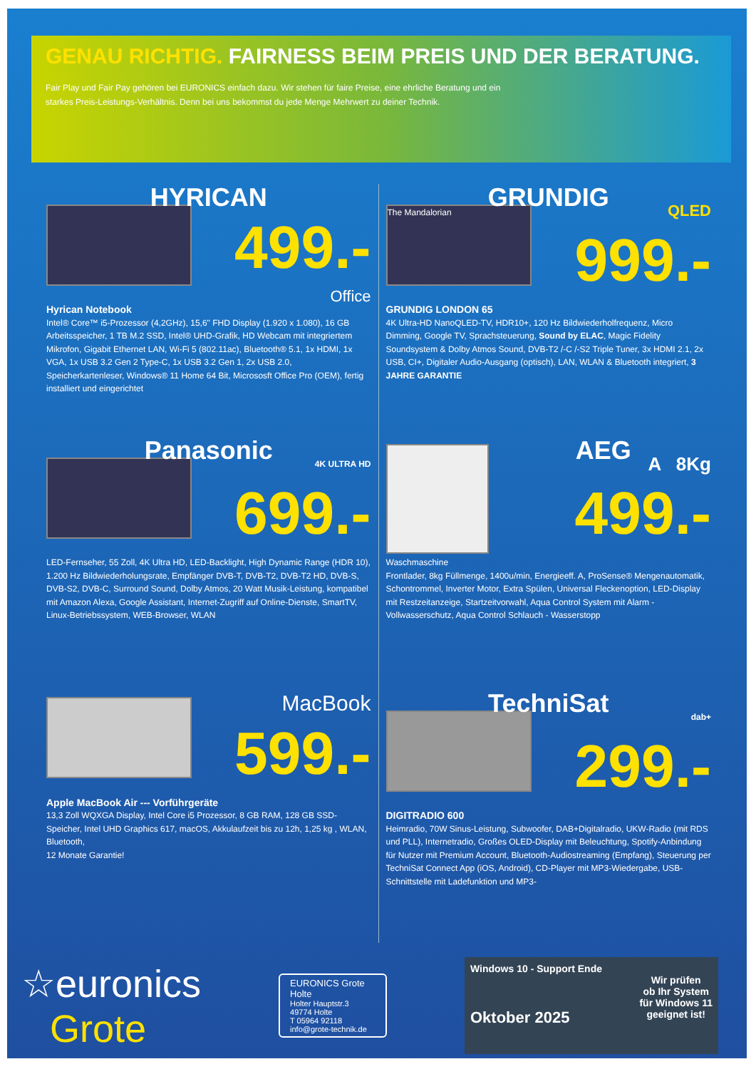GENAU RICHTIG. FAIRNESS BEIM PREIS UND DER BERATUNG.
Fair Play und Fair Pay gehören bei EURONICS einfach dazu. Wir stehen für faire Preise, eine ehrliche Beratung und ein starkes Preis-Leistungs-Verhältnis. Denn bei uns bekommst du jede Menge Mehrwert zu deiner Technik.
HYRICAN
499.-
Office
Hyrican Notebook
Intel® Core™ i5-Prozessor (4,2GHz), 15,6" FHD Display (1.920 x 1.080), 16 GB Arbeitsspeicher, 1 TB M.2 SSD, Intel® UHD-Grafik, HD Webcam mit integriertem Mikrofon, Gigabit Ethernet LAN, Wi-Fi 5 (802.11ac), Bluetooth® 5.1, 1x HDMI, 1x VGA, 1x USB 3.2 Gen 2 Type-C, 1x USB 3.2 Gen 1, 2x USB 2.0, Speicherkartenleser, Windows® 11 Home 64 Bit, Micrososft Office Pro (OEM), fertig installiert und eingerichtet
GRUNDIG
The Mandalorian
QLED
999.-
GRUNDIG LONDON 65
4K Ultra-HD NanoQLED-TV, HDR10+, 120 Hz Bildwiederholfrequenz, Micro Dimming, Google TV, Sprachsteuerung, Sound by ELAC, Magic Fidelity Soundsystem & Dolby Atmos Sound, DVB-T2 /-C /-S2 Triple Tuner, 3x HDMI 2.1, 2x USB, CI+, Digitaler Audio-Ausgang (optisch), LAN, WLAN & Bluetooth integriert, 3 JAHRE GARANTIE
Panasonic
4K ULTRA HD
699.-
LED-Fernseher, 55 Zoll, 4K Ultra HD, LED-Backlight, High Dynamic Range (HDR 10), 1.200 Hz Bildwiederholungsrate, Empfänger DVB-T, DVB-T2, DVB-T2 HD, DVB-S, DVB-S2, DVB-C, Surround Sound, Dolby Atmos, 20 Watt Musik-Leistung, kompatibel mit Amazon Alexa, Google Assistant, Internet-Zugriff auf Online-Dienste, SmartTV, Linux-Betriebssystem, WEB-Browser, WLAN
AEG
A 8Kg
499.-
Waschmaschine
Frontlader, 8kg Füllmenge, 1400u/min, Energieeff. A, ProSense® Mengenautomatik, Schontrommel, Inverter Motor, Extra Spülen, Universal Fleckenoption, LED-Display mit Restzeitanzeige, Startzeitvorwahl, Aqua Control System mit Alarm - Vollwasserschutz, Aqua Control Schlauch - Wasserstopp
MacBook
599.-
Apple MacBook Air --- Vorführgeräte
13,3 Zoll WQXGA Display, Intel Core i5 Prozessor, 8 GB RAM, 128 GB SSD-Speicher, Intel UHD Graphics 617, macOS, Akkulaufzeit bis zu 12h, 1,25 kg , WLAN, Bluetooth,
12 Monate Garantie!
TechniSat
dab+
299.-
DIGITRADIO 600
Heimradio, 70W Sinus-Leistung, Subwoofer, DAB+Digitalradio, UKW-Radio (mit RDS und PLL), Internetradio, Großes OLED-Display mit Beleuchtung, Spotify-Anbindung für Nutzer mit Premium Account, Bluetooth-Audiostreaming (Empfang), Steuerung per TechniSat Connect App (iOS, Android), CD-Player mit MP3-Wiedergabe, USB-Schnittstelle mit Ladefunktion und MP3-
☆euronics
Grote
EURONICS Grote Holte
Holter Hauptstr.3
49774 Holte
T 05964 92118
info@grote-technik.de
Windows 10 - Support Ende
Wir prüfen
ob Ihr System
für Windows 11
geeignet ist!
Oktober 2025